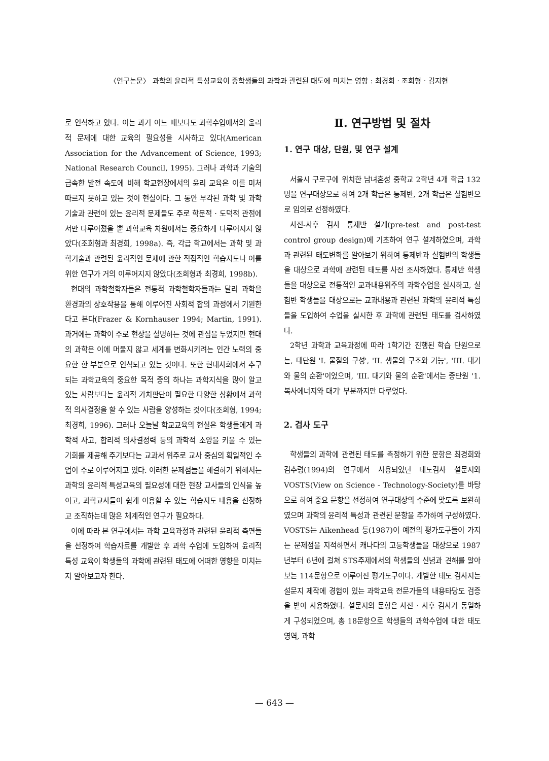〈연구논문〉 과학의 윤리적 특성교육이 중학생들의 과학과 관련된 태도에 미치는 영향 : 최경희 · 조희형 · 김지현
로 인식하고 있다. 이는 과거 어느 때보다도 과학수업에서의 윤리적 문제에 대한 교육의 필요성을 시사하고 있다(American Association for the Advancement of Science, 1993; National Research Council, 1995). 그러나 과학과 기술의 급속한 발전 속도에 비해 학교현장에서의 윤리 교육은 이를 미처 따르지 못하고 있는 것이 현실이다. 그 동안 부각된 과학 및 과학기술과 관련이 있는 윤리적 문제들도 주로 학문적 · 도덕적 관점에서만 다루어졌을 뿐 과학교육 차원에서는 중요하게 다루어지지 않았다(조희형과 최경희, 1998a). 즉, 각급 학교에서는 과학 및 과학기술과 관련된 윤리적인 문제에 관한 직접적인 학습지도나 이를 위한 연구가 거의 이루어지지 않았다(조희형과 최경희, 1998b).
현대의 과학철학자들은 전통적 과학철학자들과는 달리 과학을 환경과의 상호작용을 통해 이루어진 사회적 합의 과정에서 기원한다고 본다(Frazer & Kornhauser 1994; Martin, 1991). 과거에는 과학이 주로 현상을 설명하는 것에 관심을 두었지만 현대의 과학은 이에 머물지 않고 세계를 변화시키려는 인간 노력의 중요한 한 부분으로 인식되고 있는 것이다. 또한 현대사회에서 추구되는 과학교육의 중요한 목적 중의 하나는 과학지식을 많이 알고 있는 사람보다는 윤리적 가치판단이 필요한 다양한 상황에서 과학적 의사결정을 할 수 있는 사람을 양성하는 것이다(조희형, 1994; 최경희, 1996). 그러나 오늘날 학교교육의 현실은 학생들에게 과학적 사고, 합리적 의사결정력 등의 과학적 소양을 키울 수 있는 기회를 제공해 주기보다는 교과서 위주로 교사 중심의 획일적인 수업이 주로 이루어지고 있다. 이러한 문제점들을 해결하기 위해서는 과학의 윤리적 특성교육의 필요성에 대한 현장 교사들의 인식을 높이고, 과학교사들이 쉽게 이용할 수 있는 학습지도 내용을 선정하고 조직하는데 많은 체계적인 연구가 필요하다.
이에 따라 본 연구에서는 과학 교육과정과 관련된 윤리적 측면들을 선정하여 학습자료를 개발한 후 과학 수업에 도입하여 윤리적 특성 교육이 학생들의 과학에 관련된 태도에 어떠한 영향을 미치는지 알아보고자 한다.
Ⅱ. 연구방법 및 절차
1. 연구 대상, 단원, 및 연구 설계
서울시 구로구에 위치한 남녀혼성 중학교 2학년 4개 학급 132명을 연구대상으로 하여 2개 학급은 통제반, 2개 학급은 실험반으로 임의로 선정하였다.
사전-사후 검사 통제반 설계(pre-test and post-test control group design)에 기초하여 연구 설계하였으며, 과학과 관련된 태도변화를 알아보기 위하여 통제반과 실험반의 학생들을 대상으로 과학에 관련된 태도를 사전 조사하였다. 통제반 학생들을 대상으로 전통적인 교과내용위주의 과학수업을 실시하고, 실험반 학생들을 대상으로는 교과내용과 관련된 과학의 윤리적 특성들을 도입하여 수업을 실시한 후 과학에 관련된 태도를 검사하였다.
2학년 과학과 교육과정에 따라 1학기간 진행된 학습 단원으로는, 대단원 'I. 물질의 구성', 'II. 생물의 구조와 기능', 'III. 대기와 물의 순환'이었으며, 'III. 대기와 물의 순환'에서는 중단원 '1. 복사에너지와 대기' 부분까지만 다루었다.
2. 검사 도구
학생들의 과학에 관련된 태도를 측정하기 위한 문항은 최경희와 김추령(1994)의 연구에서 사용되었던 태도검사 설문지와 VOSTS(View on Science - Technology-Society)를 바탕으로 하여 중요 문항을 선정하여 연구대상의 수준에 맞도록 보완하였으며 과학의 윤리적 특성과 관련된 문항을 추가하여 구성하였다. VOSTS는 Aikenhead 등(1987)이 예전의 평가도구들이 가지는 문제점을 지적하면서 캐나다의 고등학생들을 대상으로 1987년부터 6년에 걸쳐 STS주제에서의 학생들의 신념과 견해를 알아보는 114문항으로 이루어진 평가도구이다. 개발한 태도 검사지는 설문지 제작에 경험이 있는 과학교육 전문가들의 내용타당도 검증을 받아 사용하였다. 설문지의 문항은 사전 · 사후 검사가 동일하게 구성되었으며, 총 18문항으로 학생들의 과학수업에 대한 태도 영역, 과학
— 643 —